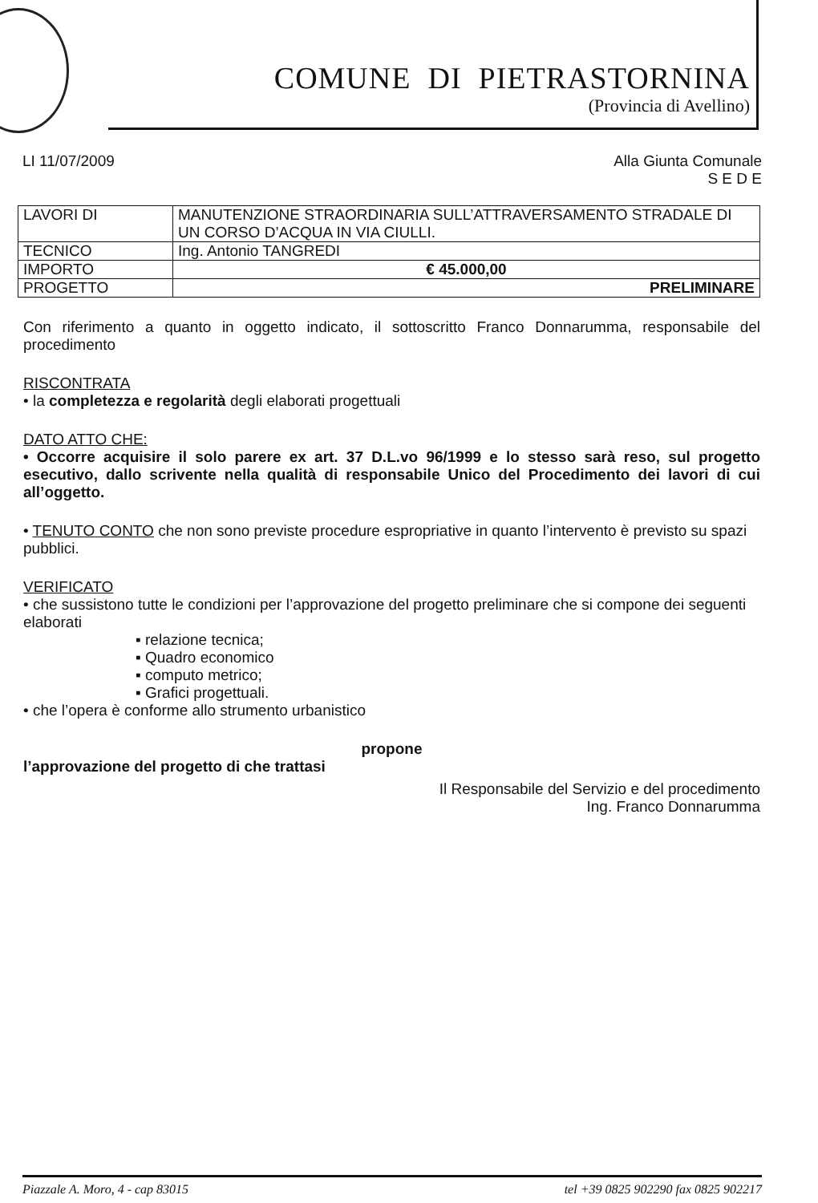COMUNE DI PIETRASTORNINA
(Provincia di Avellino)
LI 11/07/2009 Alla Giunta Comunale
S E D E
| LAVORI DI | MANUTENZIONE STRAORDINARIA SULL’ATTRAVERSAMENTO STRADALE DI UN CORSO D’ACQUA IN VIA CIULLI. |
| TECNICO | Ing. Antonio TANGREDI |
| IMPORTO | € 45.000,00 |
| PROGETTO | PRELIMINARE |
Con riferimento a quanto in oggetto indicato, il sottoscritto Franco Donnarumma, responsabile del procedimento
RISCONTRATA
• la completezza e regolarità degli elaborati progettuali
DATO ATTO CHE:
• Occorre acquisire il solo parere ex art. 37 D.L.vo 96/1999 e lo stesso sarà reso, sul progetto esecutivo, dallo scrivente nella qualità di responsabile Unico del Procedimento dei lavori di cui all’oggetto.
• TENUTO CONTO che non sono previste procedure espropriative in quanto l’intervento è previsto su spazi pubblici.
VERIFICATO
• che sussistono tutte le condizioni per l’approvazione del progetto preliminare che si compone dei seguenti elaborati
▪ relazione tecnica;
▪ Quadro economico
▪ computo metrico;
▪ Grafici progettuali.
• che l’opera è conforme allo strumento urbanistico
propone
l’approvazione del progetto di che trattasi
Il Responsabile del Servizio e del procedimento
Ing. Franco Donnarumma
Piazzale A. Moro, 4 - cap 83015 tel +39 0825 902290 fax 0825 902217